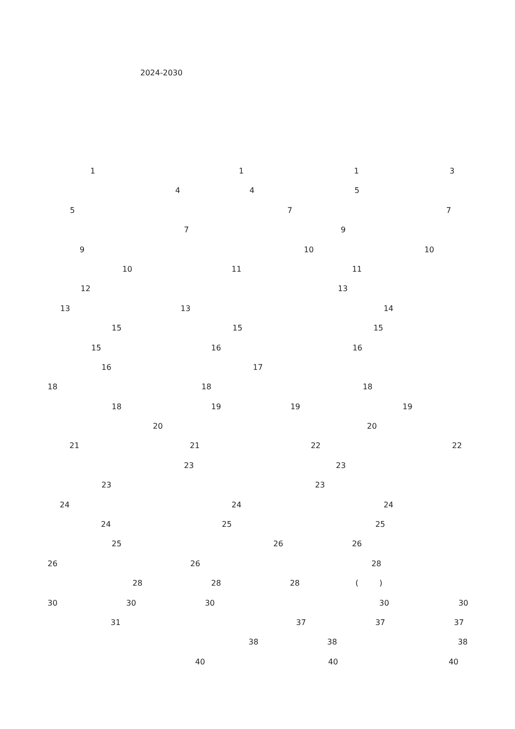2024-2030
1 1 1 3
4 4 5
5 7 7
7 9
9 10 10
10 11 11
12 13
13 13 14
15 15 15
15 16 16
16 17
18 18 18
18 19 19 19
20 20
21 21 22 22
23 23
23 23
24 24 24
24 25 25
25 26 26
26 26 28
28 28 28 ( )
30 30 30 30 30
31 37 37 37
38 38 38
40 40 40